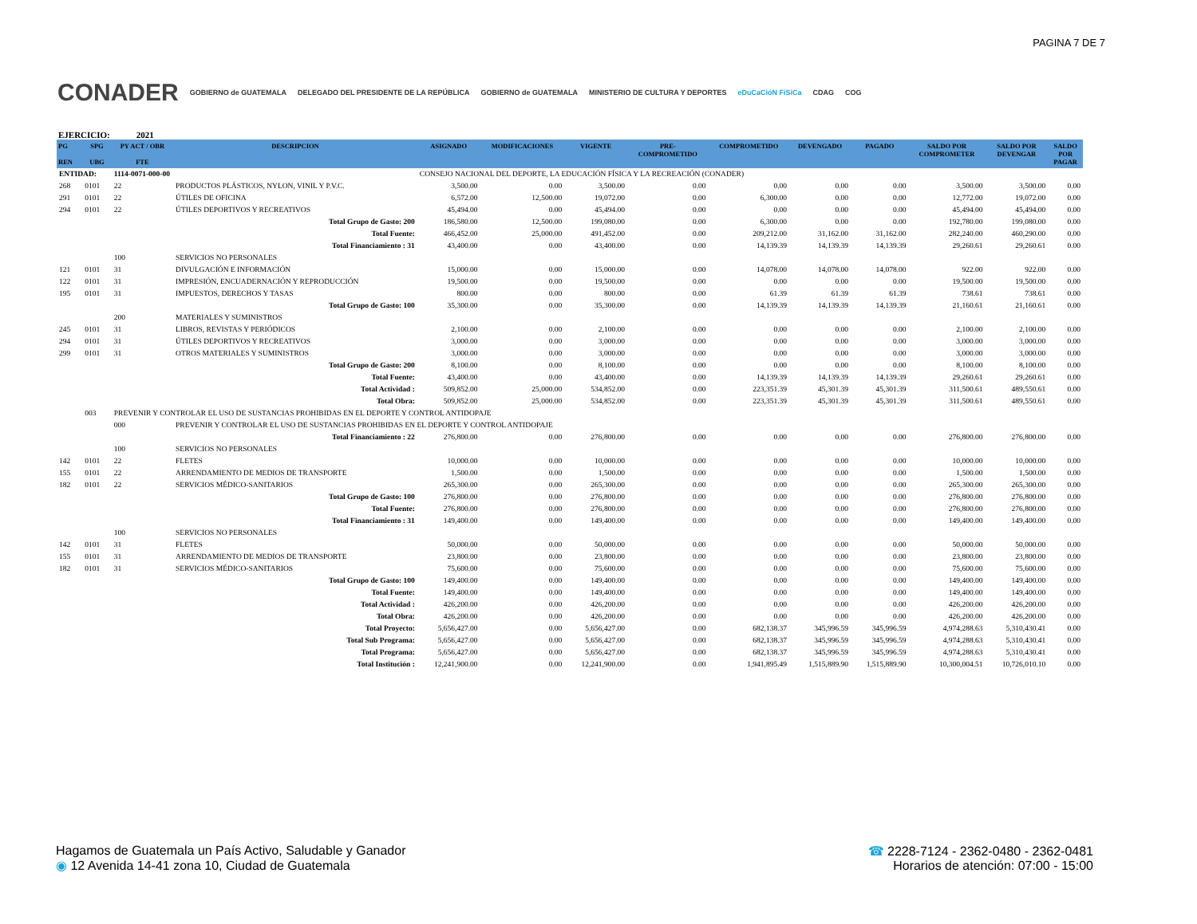PAGINA 7 DE 7
CONADER GOBIERNO de GUATEMALA DELEGADO DEL PRESIDENTE DE LA REPÚBLICA GOBIERNO de GUATEMALA MINISTERIO DE CULTURA Y DEPORTES eDuCaCióN FíSiCa CDAG COG
EJERCICIO: 2021
| PG REN | SPG UBG | PY ACT / OBR FTE | DESCRIPCION | ASIGNADO | MODIFICACIONES | VIGENTE | PRE- COMPROMETIDO | COMPROMETIDO | DEVENGADO | PAGADO | SALDO POR COMPROMETER | SALDO POR DEVENGAR | SALDO POR PAGAR |
| --- | --- | --- | --- | --- | --- | --- | --- | --- | --- | --- | --- | --- | --- |
| ENTIDAD: | | 1114-0071-000-00 | | CONSEJO NACIONAL DEL DEPORTE, LA EDUCACIÓN FÍSICA Y LA RECREACIÓN (CONADER) | | | | | | | | | |
| 268 | 0101 | 22 | PRODUCTOS PLÁSTICOS, NYLON, VINIL Y P.V.C. | 3,500.00 | 0.00 | 3,500.00 | 0.00 | 0.00 | 0.00 | 0.00 | 3,500.00 | 3,500.00 | 0.00 |
| 291 | 0101 | 22 | ÚTILES DE OFICINA | 6,572.00 | 12,500.00 | 19,072.00 | 0.00 | 6,300.00 | 0.00 | 0.00 | 12,772.00 | 19,072.00 | 0.00 |
| 294 | 0101 | 22 | ÚTILES DEPORTIVOS Y RECREATIVOS | 45,494.00 | 0.00 | 45,494.00 | 0.00 | 0.00 | 0.00 | 0.00 | 45,494.00 | 45,494.00 | 0.00 |
| Total Grupo de Gasto: 200 | | | | 186,580.00 | 12,500.00 | 199,080.00 | 0.00 | 6,300.00 | 0.00 | 0.00 | 192,780.00 | 199,080.00 | 0.00 |
| Total Fuente: | | | | 466,452.00 | 25,000.00 | 491,452.00 | 0.00 | 209,212.00 | 31,162.00 | 31,162.00 | 282,240.00 | 460,290.00 | 0.00 |
| Total Financiamiento : 31 | | | | 43,400.00 | 0.00 | 43,400.00 | 0.00 | 14,139.39 | 14,139.39 | 14,139.39 | 29,260.61 | 29,260.61 | 0.00 |
| | | 100 | SERVICIOS NO PERSONALES | | | | | | | | | | |
| 121 | 0101 | 31 | DIVULGACIÓN E INFORMACIÓN | 15,000.00 | 0.00 | 15,000.00 | 0.00 | 14,078.00 | 14,078.00 | 14,078.00 | 922.00 | 922.00 | 0.00 |
| 122 | 0101 | 31 | IMPRESIÓN, ENCUADERNACIÓN Y REPRODUCCIÓN | 19,500.00 | 0.00 | 19,500.00 | 0.00 | 0.00 | 0.00 | 0.00 | 19,500.00 | 19,500.00 | 0.00 |
| 195 | 0101 | 31 | IMPUESTOS, DERECHOS Y TASAS | 800.00 | 0.00 | 800.00 | 0.00 | 61.39 | 61.39 | 61.39 | 738.61 | 738.61 | 0.00 |
| Total Grupo de Gasto: 100 | | | | 35,300.00 | 0.00 | 35,300.00 | 0.00 | 14,139.39 | 14,139.39 | 14,139.39 | 21,160.61 | 21,160.61 | 0.00 |
| | | 200 | MATERIALES Y SUMINISTROS | | | | | | | | | | |
| 245 | 0101 | 31 | LIBROS, REVISTAS Y PERIÓDICOS | 2,100.00 | 0.00 | 2,100.00 | 0.00 | 0.00 | 0.00 | 0.00 | 2,100.00 | 2,100.00 | 0.00 |
| 294 | 0101 | 31 | ÚTILES DEPORTIVOS Y RECREATIVOS | 3,000.00 | 0.00 | 3,000.00 | 0.00 | 0.00 | 0.00 | 0.00 | 3,000.00 | 3,000.00 | 0.00 |
| 299 | 0101 | 31 | OTROS MATERIALES Y SUMINISTROS | 3,000.00 | 0.00 | 3,000.00 | 0.00 | 0.00 | 0.00 | 0.00 | 3,000.00 | 3,000.00 | 0.00 |
| Total Grupo de Gasto: 200 | | | | 8,100.00 | 0.00 | 8,100.00 | 0.00 | 0.00 | 0.00 | 0.00 | 8,100.00 | 8,100.00 | 0.00 |
| Total Fuente: | | | | 43,400.00 | 0.00 | 43,400.00 | 0.00 | 14,139.39 | 14,139.39 | 14,139.39 | 29,260.61 | 29,260.61 | 0.00 |
| Total Actividad : | | | | 509,852.00 | 25,000.00 | 534,852.00 | 0.00 | 223,351.39 | 45,301.39 | 45,301.39 | 311,500.61 | 489,550.61 | 0.00 |
| Total Obra: | | | | 509,852.00 | 25,000.00 | 534,852.00 | 0.00 | 223,351.39 | 45,301.39 | 45,301.39 | 311,500.61 | 489,550.61 | 0.00 |
| | 003 | PREVENIR Y CONTROLAR EL USO DE SUSTANCIAS PROHIBIDAS EN EL DEPORTE Y CONTROL ANTIDOPAJE | | | | | | | | | | | |
| | | 000 | PREVENIR Y CONTROLAR EL USO DE SUSTANCIAS PROHIBIDAS EN EL DEPORTE Y CONTROL ANTIDOPAJE | | | | | | | | | | |
| Total Financiamiento : 22 | | | | 276,800.00 | 0.00 | 276,800.00 | 0.00 | 0.00 | 0.00 | 0.00 | 276,800.00 | 276,800.00 | 0.00 |
| | | 100 | SERVICIOS NO PERSONALES | | | | | | | | | | |
| 142 | 0101 | 22 | FLETES | 10,000.00 | 0.00 | 10,000.00 | 0.00 | 0.00 | 0.00 | 0.00 | 10,000.00 | 10,000.00 | 0.00 |
| 155 | 0101 | 22 | ARRENDAMIENTO DE MEDIOS DE TRANSPORTE | 1,500.00 | 0.00 | 1,500.00 | 0.00 | 0.00 | 0.00 | 0.00 | 1,500.00 | 1,500.00 | 0.00 |
| 182 | 0101 | 22 | SERVICIOS MÉDICO-SANITARIOS | 265,300.00 | 0.00 | 265,300.00 | 0.00 | 0.00 | 0.00 | 0.00 | 265,300.00 | 265,300.00 | 0.00 |
| Total Grupo de Gasto: 100 | | | | 276,800.00 | 0.00 | 276,800.00 | 0.00 | 0.00 | 0.00 | 0.00 | 276,800.00 | 276,800.00 | 0.00 |
| Total Fuente: | | | | 276,800.00 | 0.00 | 276,800.00 | 0.00 | 0.00 | 0.00 | 0.00 | 276,800.00 | 276,800.00 | 0.00 |
| Total Financiamiento : 31 | | | | 149,400.00 | 0.00 | 149,400.00 | 0.00 | 0.00 | 0.00 | 0.00 | 149,400.00 | 149,400.00 | 0.00 |
| | | 100 | SERVICIOS NO PERSONALES | | | | | | | | | | |
| 142 | 0101 | 31 | FLETES | 50,000.00 | 0.00 | 50,000.00 | 0.00 | 0.00 | 0.00 | 0.00 | 50,000.00 | 50,000.00 | 0.00 |
| 155 | 0101 | 31 | ARRENDAMIENTO DE MEDIOS DE TRANSPORTE | 23,800.00 | 0.00 | 23,800.00 | 0.00 | 0.00 | 0.00 | 0.00 | 23,800.00 | 23,800.00 | 0.00 |
| 182 | 0101 | 31 | SERVICIOS MÉDICO-SANITARIOS | 75,600.00 | 0.00 | 75,600.00 | 0.00 | 0.00 | 0.00 | 0.00 | 75,600.00 | 75,600.00 | 0.00 |
| Total Grupo de Gasto: 100 | | | | 149,400.00 | 0.00 | 149,400.00 | 0.00 | 0.00 | 0.00 | 0.00 | 149,400.00 | 149,400.00 | 0.00 |
| Total Fuente: | | | | 149,400.00 | 0.00 | 149,400.00 | 0.00 | 0.00 | 0.00 | 0.00 | 149,400.00 | 149,400.00 | 0.00 |
| Total Actividad : | | | | 426,200.00 | 0.00 | 426,200.00 | 0.00 | 0.00 | 0.00 | 0.00 | 426,200.00 | 426,200.00 | 0.00 |
| Total Obra: | | | | 426,200.00 | 0.00 | 426,200.00 | 0.00 | 0.00 | 0.00 | 0.00 | 426,200.00 | 426,200.00 | 0.00 |
| Total Proyecto: | | | | 5,656,427.00 | 0.00 | 5,656,427.00 | 0.00 | 682,138.37 | 345,996.59 | 345,996.59 | 4,974,288.63 | 5,310,430.41 | 0.00 |
| Total Sub Programa: | | | | 5,656,427.00 | 0.00 | 5,656,427.00 | 0.00 | 682,138.37 | 345,996.59 | 345,996.59 | 4,974,288.63 | 5,310,430.41 | 0.00 |
| Total Programa: | | | | 5,656,427.00 | 0.00 | 5,656,427.00 | 0.00 | 682,138.37 | 345,996.59 | 345,996.59 | 4,974,288.63 | 5,310,430.41 | 0.00 |
| Total Institución : | | | | 12,241,900.00 | 0.00 | 12,241,900.00 | 0.00 | 1,941,895.49 | 1,515,889.90 | 1,515,889.90 | 10,300,004.51 | 10,726,010.10 | 0.00 |
Hagamos de Guatemala un País Activo, Saludable y Ganador
◉ 12 Avenida 14-41 zona 10, Ciudad de Guatemala
☎ 2228-7124 - 2362-0480 - 2362-0481
Horarios de atención: 07:00 - 15:00